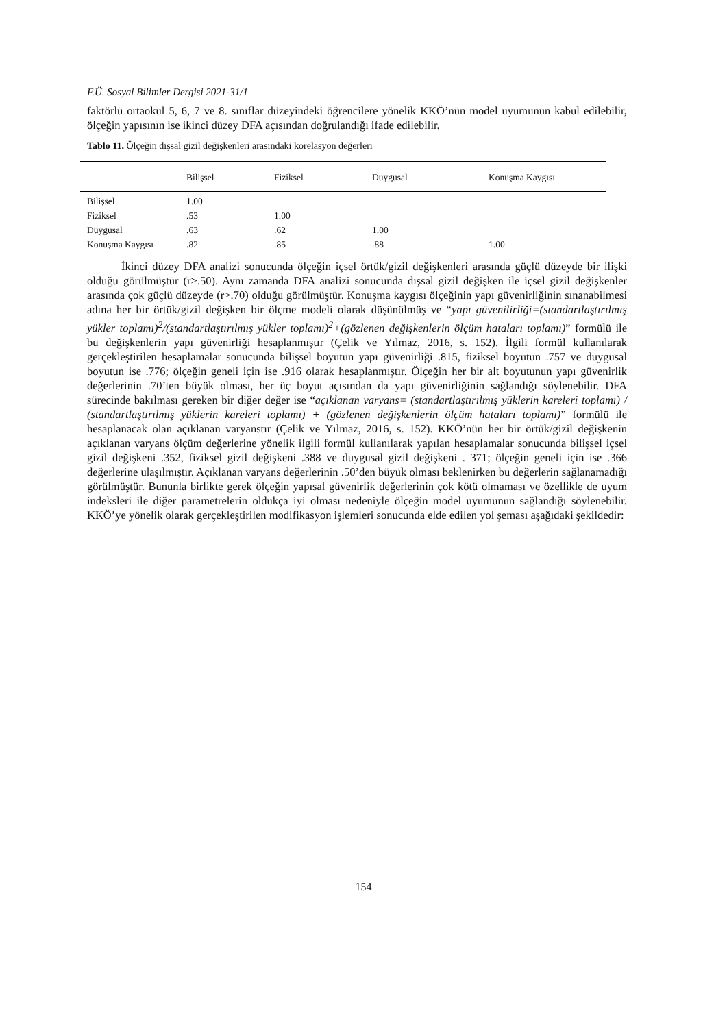F.Ü. Sosyal Bilimler Dergisi 2021-31/1
faktörlü ortaokul 5, 6, 7 ve 8. sınıflar düzeyindeki öğrencilere yönelik KKÖ’nün model uyumunun kabul edilebilir, ölçeğin yapısının ise ikinci düzey DFA açısından doğrulandığı ifade edilebilir.
Tablo 11. Ölçeğin dışsal gizil değişkenleri arasındaki korelasyon değerleri
| | Bilişsel | Fiziksel | Duygusal | Konuşma Kaygısı |
| --- | --- | --- | --- | --- |
| Bilişsel | 1.00 | | | |
| Fiziksel | .53 | 1.00 | | |
| Duygusal | .63 | .62 | 1.00 | |
| Konuşma Kaygısı | .82 | .85 | .88 | 1.00 |
İkinci düzey DFA analizi sonucunda ölçeğin içsel örtük/gizil değişkenleri arasında güçlü düzeyde bir ilişki olduğu görülmüştür (r>.50). Aynı zamanda DFA analizi sonucunda dışsal gizil değişken ile içsel gizil değişkenler arasında çok güçlü düzeyde (r>.70) olduğu görülmüştür. Konuşma kaygısı ölçeğinin yapı güvenirliğinin sınanabilmesi adına her bir örtük/gizil değişken bir ölçme modeli olarak düşünülmüş ve “yapı güvenilirliği=(standartlaştırılmış yükler toplamı)<sup>2</sup>/(standartlaştırılmış yükler toplamı)<sup>2</sup>+(gözlenen değişkenlerin ölçüm hataları toplamı)” formülü ile bu değişkenlerin yapı güvenirliği hesaplanmıştır (Çelik ve Yılmaz, 2016, s. 152). İlgili formül kullanılarak gerçekleştirilen hesaplamalar sonucunda bilişsel boyutun yapı güvenirliği .815, fiziksel boyutun .757 ve duygusal boyutun ise .776; ölçeğin geneli için ise .916 olarak hesaplanmıştır. Ölçeğin her bir alt boyutunun yapı güvenirlik değerlerinin .70’ten büyük olması, her üç boyut açısından da yapı güvenirliğinin sağlandığı söylenebilir. DFA sürecinde bakılması gereken bir diğer değer ise “açıklanan varyans= (standartlaştırılmış yüklerin kareleri toplamı) / (standartlaştırılmış yüklerin kareleri toplamı) + (gözlenen değişkenlerin ölçüm hataları toplamı)” formülü ile hesaplanacak olan açıklanan varyanstır (Çelik ve Yılmaz, 2016, s. 152). KKÖ’nün her bir örtük/gizil değişkenin açıklanan varyans ölçüm değerlerine yönelik ilgili formül kullanılarak yapılan hesaplamalar sonucunda bilişsel içsel gizil değişkeni .352, fiziksel gizil değişkeni .388 ve duygusal gizil değişkeni . 371; ölçeğin geneli için ise .366 değerlerine ulaşılmıştır. Açıklanan varyans değerlerinin .50’den büyük olması beklenirken bu değerlerin sağlanamadığı görülmüştür. Bununla birlikte gerek ölçeğin yapısal güvenirlik değerlerinin çok kötü olmaması ve özellikle de uyum indeksleri ile diğer parametrelerin oldukça iyi olması nedeniyle ölçeğin model uyumunun sağlandığı söylenebilir. KKÖ’ye yönelik olarak gerçekleştirilen modifikasyon işlemleri sonucunda elde edilen yol şeması aşağıdaki şekildedir:
154